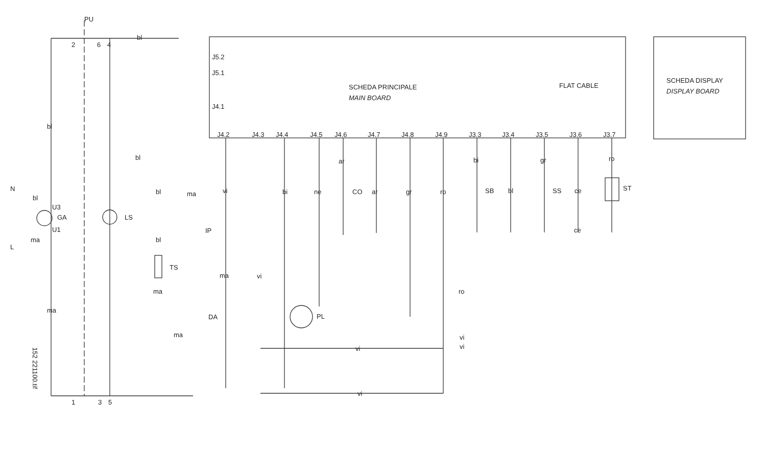PU
bl
bl
ma
N
L
bl
U3
GA
U1
ma
LS
bl
bl
ma
bl
TS
ma
ma
vi
IP
ma
vi
DA
J5.2
J5.1
J4.1
SCHEDA PRINCIPALE
MAIN BOARD
FLAT CABLE
SCHEDA DISPLAY
DISPLAY BOARD
J4.2
J4.3
J4.4
J4.5
J4.6
J4.7
J4.8
J4.9
J3.3
J3.4
J3.5
J3.6
J3.7
ar
bi
ne
CO
ar
gr
ro
bi
SB
bl
gr
SS
ce
ce
ro
ST
PL
vi
vi
ro
vi
vi
1
3
5
2
6
4
152 221100.tif